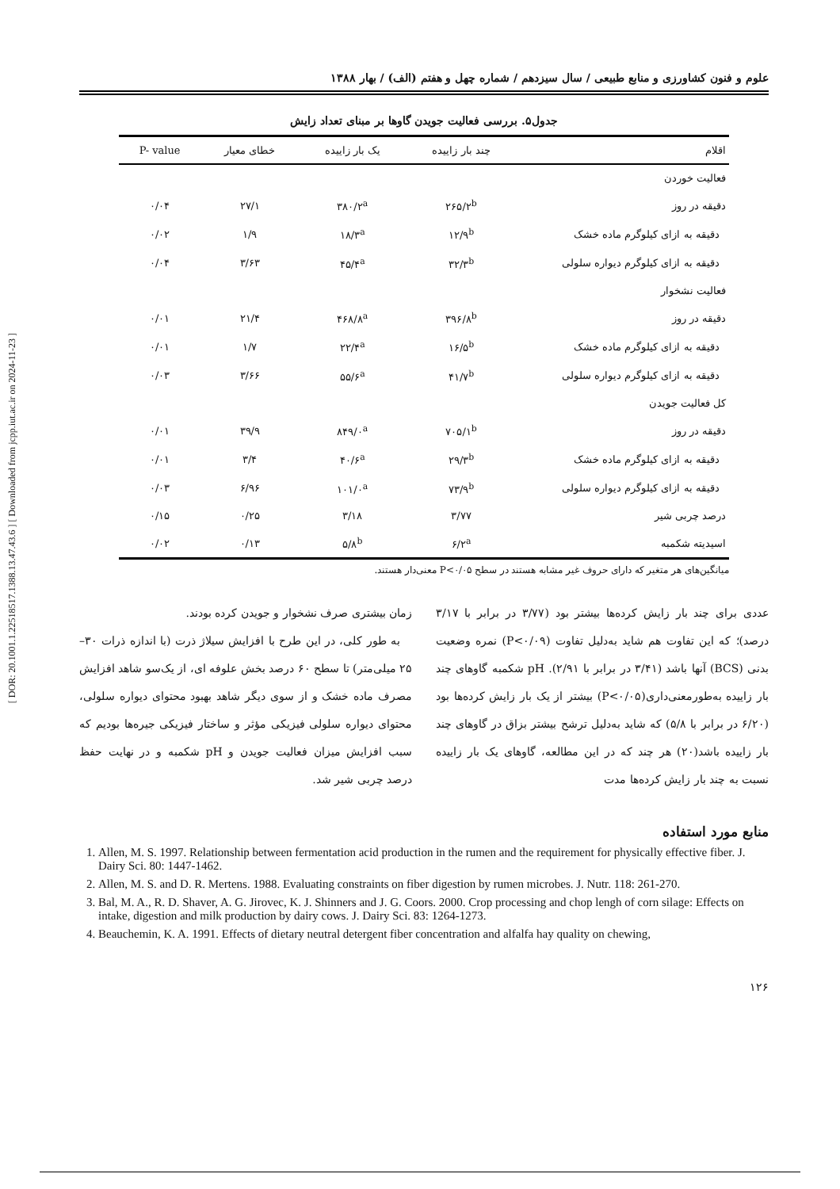[ DOR: 20.1001.1.22518517.1388.13.47.43.6 ] [ Downloaded from jcpp.iut.ac.ir on 2024-11-23 ]
علوم و فنون کشاورزی و منابع طبیعی / سال سیزدهم / شماره چهل و هفتم (الف) / بهار ۱۳۸۸
جدول۵. بررسی فعالیت جویدن گاوها بر مبنای تعداد زایش
| اقلام | چند بار زاییده | یک بار زاییده | خطای معیار | P- value |
| --- | --- | --- | --- | --- |
| فعالیت خوردن | | | | |
| دقیقه در روز | ۲۶۵/۲<sup>b</sup> | ۳۸۰/۲<sup>a</sup> | ۲۷/۱ | ۰/۰۴ |
| دقیقه به ازای کیلوگرم ماده خشک | ۱۲/۹<sup>b</sup> | ۱۸/۳<sup>a</sup> | ۱/۹ | ۰/۰۲ |
| دقیقه به ازای کیلوگرم دیواره سلولی | ۳۲/۳<sup>b</sup> | ۴۵/۴<sup>a</sup> | ۳/۶۳ | ۰/۰۴ |
| فعالیت نشخوار | | | | |
| دقیقه در روز | ۳۹۶/۸<sup>b</sup> | ۴۶۸/۸<sup>a</sup> | ۲۱/۴ | ۰/۰۱ |
| دقیقه به ازای کیلوگرم ماده خشک | ۱۶/۵<sup>b</sup> | ۲۲/۴<sup>a</sup> | ۱/۷ | ۰/۰۱ |
| دقیقه به ازای کیلوگرم دیواره سلولی | ۴۱/۷<sup>b</sup> | ۵۵/۶<sup>a</sup> | ۳/۶۶ | ۰/۰۳ |
| کل فعالیت جویدن | | | | |
| دقیقه در روز | ۷۰۵/۱<sup>b</sup> | ۸۴۹/۰<sup>a</sup> | ۳۹/۹ | ۰/۰۱ |
| دقیقه به ازای کیلوگرم ماده خشک | ۲۹/۳<sup>b</sup> | ۴۰/۶<sup>a</sup> | ۳/۴ | ۰/۰۱ |
| دقیقه به ازای کیلوگرم دیواره سلولی | ۷۳/۹<sup>b</sup> | ۱۰۱/۰<sup>a</sup> | ۶/۹۶ | ۰/۰۳ |
| درصد چربی شیر | ۳/۷۷ | ۳/۱۸ | ۰/۲۵ | ۰/۱۵ |
| اسیدیته شکمبه | ۶/۲<sup>a</sup> | ۵/۸<sup>b</sup> | ۰/۱۳ | ۰/۰۲ |
میانگین‌های هر متغیر که دارای حروف غیر مشابه هستند در سطح P<۰/۰۵ معنی‌دار هستند.
عددی برای چند بار زایش کرده‌ها بیشتر بود (۳/۷۷ در برابر با ۳/۱۷ درصد)؛ که این تفاوت هم شاید به‌دلیل تفاوت (P<۰/۰۹) نمره وضعیت بدنی (BCS) آنها باشد (۳/۴۱ در برابر با ۲/۹۱). pH شکمبه گاوهای چند بار زاییده به‌طورمعنی‌داری(P<۰/۰۵) بیشتر از یک بار زایش کرده‌ها بود (۶/۲۰ در برابر با ۵/۸) که شاید به‌دلیل ترشح بیشتر بزاق در گاوهای چند بار زاییده باشد(۲۰) هر چند که در این مطالعه، گاوهای یک بار زاییده نسبت به چند بار زایش کرده‌ها مدت
زمان بیشتری صرف نشخوار و جویدن کرده بودند.
به طور کلی، در این طرح با افزایش سیلاژ ذرت (با اندازه ذرات ۳۰–۲۵ میلی‌متر) تا سطح ۶۰ درصد بخش علوفه ای، از یک‌سو شاهد افزایش مصرف ماده خشک و از سوی دیگر شاهد بهبود محتوای دیواره سلولی، محتوای دیواره سلولی فیزیکی مؤثر و ساختار فیزیکی جیره‌ها بودیم که سبب افزایش میزان فعالیت جویدن و pH شکمبه و در نهایت حفظ درصد چربی شیر شد.
منابع مورد استفاده
1. Allen, M. S. 1997. Relationship between fermentation acid production in the rumen and the requirement for physically effective fiber. J. Dairy Sci. 80: 1447-1462.
2. Allen, M. S. and D. R. Mertens. 1988. Evaluating constraints on fiber digestion by rumen microbes. J. Nutr. 118: 261-270.
3. Bal, M. A., R. D. Shaver, A. G. Jirovec, K. J. Shinners and J. G. Coors. 2000. Crop processing and chop lengh of corn silage: Effects on intake, digestion and milk production by dairy cows. J. Dairy Sci. 83: 1264-1273.
4. Beauchemin, K. A. 1991. Effects of dietary neutral detergent fiber concentration and alfalfa hay quality on chewing,
۱۲۶